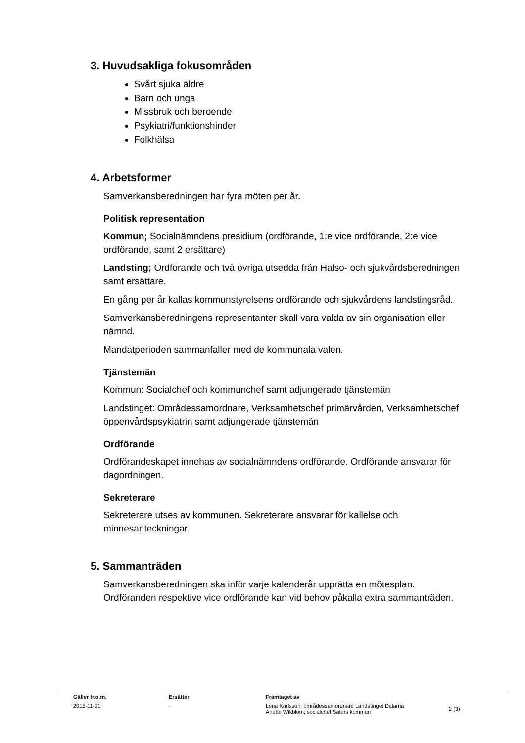3. Huvudsakliga fokusområden
Svårt sjuka äldre
Barn och unga
Missbruk och beroende
Psykiatri/funktionshinder
Folkhälsa
4. Arbetsformer
Samverkansberedningen har fyra möten per år.
Politisk representation
Kommun; Socialnämndens presidium (ordförande, 1:e vice ordförande, 2:e vice ordförande, samt 2 ersättare)
Landsting; Ordförande och två övriga utsedda från Hälso- och sjukvårdsberedningen samt ersättare.
En gång per år kallas kommunstyrelsens ordförande och sjukvårdens landstingsråd.
Samverkansberedningens representanter skall vara valda av sin organisation eller nämnd.
Mandatperioden sammanfaller med de kommunala valen.
Tjänstemän
Kommun: Socialchef och kommunchef samt adjungerade tjänstemän
Landstinget: Områdessamordnare, Verksamhetschef primärvården, Verksamhetschef öppenvårdspsykiatrin samt adjungerade tjänstemän
Ordförande
Ordförandeskapet innehas av socialnämndens ordförande. Ordförande ansvarar för dagordningen.
Sekreterare
Sekreterare utses av kommunen. Sekreterare ansvarar för kallelse och minnesanteckningar.
5. Sammanträden
Samverkansberedningen ska inför varje kalenderår upprätta en mötesplan. Ordföranden respektive vice ordförande kan vid behov påkalla extra sammanträden.
| Gäller fr.o.m. | Ersätter | Framtaget av | |
| --- | --- | --- | --- |
| 2015-11-01 | - | Lena Karlsson, områdessamordnare Landstinget Dalarna Anette Wikblom, socialchef Säters kommun | 2 (3) |